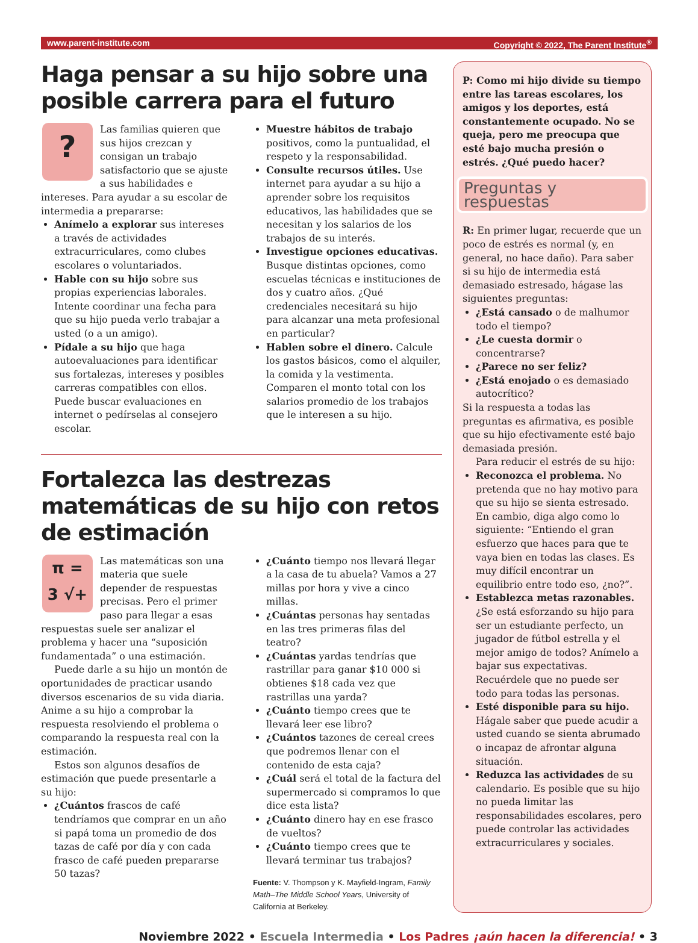www.parent-institute.com Copyright © 2022, The Parent Institute<sup>®</sup>
Haga pensar a su hijo sobre una posible carrera para el futuro
?
Las familias quieren que sus hijos crezcan y consigan un trabajo satisfactorio que se ajuste a sus habilidades e intereses. Para ayudar a su escolar de intermedia a prepararse:
Anímelo a explorar sus intereses a través de actividades extracurriculares, como clubes escolares o voluntariados.
Hable con su hijo sobre sus propias experiencias laborales. Intente coordinar una fecha para que su hijo pueda verlo trabajar a usted (o a un amigo).
Pídale a su hijo que haga autoevaluaciones para identificar sus fortalezas, intereses y posibles carreras compatibles con ellos. Puede buscar evaluaciones en internet o pedírselas al consejero escolar.
Muestre hábitos de trabajo positivos, como la puntualidad, el respeto y la responsabilidad.
Consulte recursos útiles. Use internet para ayudar a su hijo a aprender sobre los requisitos educativos, las habilidades que se necesitan y los salarios de los trabajos de su interés.
Investigue opciones educativas. Busque distintas opciones, como escuelas técnicas e instituciones de dos y cuatro años. ¿Qué credenciales necesitará su hijo para alcanzar una meta profesional en particular?
Hablen sobre el dinero. Calcule los gastos básicos, como el alquiler, la comida y la vestimenta. Comparen el monto total con los salarios promedio de los trabajos que le interesen a su hijo.
Fortalezca las destrezas matemáticas de su hijo con retos de estimación
π =
3 √+
Las matemáticas son una materia que suele depender de respuestas precisas. Pero el primer paso para llegar a esas respuestas suele ser analizar el problema y hacer una “suposición fundamentada” o una estimación.
Puede darle a su hijo un montón de oportunidades de practicar usando diversos escenarios de su vida diaria. Anime a su hijo a comprobar la respuesta resolviendo el problema o comparando la respuesta real con la estimación.
Estos son algunos desafíos de estimación que puede presentarle a su hijo:
¿Cuántos frascos de café tendríamos que comprar en un año si papá toma un promedio de dos tazas de café por día y con cada frasco de café pueden prepararse 50 tazas?
¿Cuánto tiempo nos llevará llegar a la casa de tu abuela? Vamos a 27 millas por hora y vive a cinco millas.
¿Cuántas personas hay sentadas en las tres primeras filas del teatro?
¿Cuántas yardas tendrías que rastrillar para ganar $10 000 si obtienes $18 cada vez que rastrillas una yarda?
¿Cuánto tiempo crees que te llevará leer ese libro?
¿Cuántos tazones de cereal crees que podremos llenar con el contenido de esta caja?
¿Cuál será el total de la factura del supermercado si compramos lo que dice esta lista?
¿Cuánto dinero hay en ese frasco de vueltos?
¿Cuánto tiempo crees que te llevará terminar tus trabajos?
Fuente: V. Thompson y K. Mayfield-Ingram, Family Math–The Middle School Years, University of California at Berkeley.
P: Como mi hijo divide su tiempo entre las tareas escolares, los amigos y los deportes, está constantemente ocupado. No se queja, pero me preocupa que esté bajo mucha presión o estrés. ¿Qué puedo hacer?
Preguntas y respuestas
R: En primer lugar, recuerde que un poco de estrés es normal (y, en general, no hace daño). Para saber si su hijo de intermedia está demasiado estresado, hágase las siguientes preguntas:
¿Está cansado o de malhumor todo el tiempo?
¿Le cuesta dormir o concentrarse?
¿Parece no ser feliz?
¿Está enojado o es demasiado autocrítico?
Si la respuesta a todas las preguntas es afirmativa, es posible que su hijo efectivamente esté bajo demasiada presión.
Para reducir el estrés de su hijo:
Reconozca el problema. No pretenda que no hay motivo para que su hijo se sienta estresado. En cambio, diga algo como lo siguiente: “Entiendo el gran esfuerzo que haces para que te vaya bien en todas las clases. Es muy difícil encontrar un equilibrio entre todo eso, ¿no?”.
Establezca metas razonables. ¿Se está esforzando su hijo para ser un estudiante perfecto, un jugador de fútbol estrella y el mejor amigo de todos? Anímelo a bajar sus expectativas. Recuérdele que no puede ser todo para todas las personas.
Esté disponible para su hijo. Hágale saber que puede acudir a usted cuando se sienta abrumado o incapaz de afrontar alguna situación.
Reduzca las actividades de su calendario. Es posible que su hijo no pueda limitar las responsabilidades escolares, pero puede controlar las actividades extracurriculares y sociales.
Noviembre 2022 • Escuela Intermedia • Los Padres ¡aún hacen la diferencia! • 3